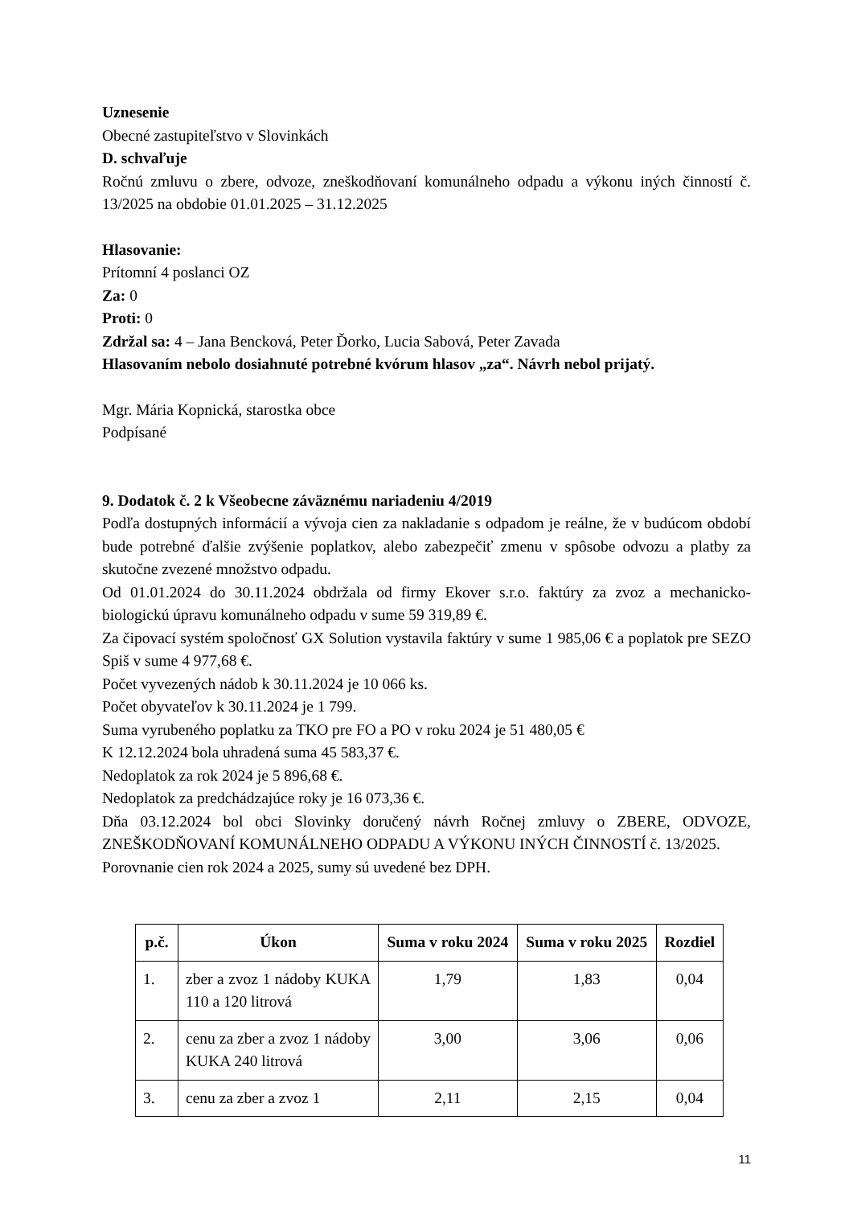Uznesenie
Obecné zastupiteľstvo v Slovinkách
D. schvaľuje
Ročnú zmluvu o zbere, odvoze, zneškodňovaní komunálneho odpadu a výkonu iných činností č. 13/2025 na obdobie 01.01.2025 – 31.12.2025
Hlasovanie:
Prítomní 4 poslanci OZ
Za: 0
Proti: 0
Zdržal sa: 4 – Jana Bencková, Peter Ďorko, Lucia Sabová, Peter Zavada
Hlasovaním nebolo dosiahnuté potrebné kvórum hlasov „za“. Návrh nebol prijatý.
Mgr. Mária Kopnická, starostka obce
Podpísané
9. Dodatok č. 2 k Všeobecne záväznému nariadeniu 4/2019
Podľa dostupných informácií a vývoja cien za nakladanie s odpadom je reálne, že v budúcom období bude potrebné ďalšie zvýšenie poplatkov, alebo zabezpečiť zmenu v spôsobe odvozu a platby za skutočne zvezené množstvo odpadu.
Od 01.01.2024 do 30.11.2024 obdržala od firmy Ekover s.r.o. faktúry za zvoz a mechanicko-biologickú úpravu komunálneho odpadu v sume 59 319,89 €.
Za čipovací systém spoločnosť GX Solution vystavila faktúry v sume 1 985,06 € a poplatok pre SEZO Spiš v sume 4 977,68 €.
Počet vyvezených nádob k 30.11.2024 je 10 066 ks.
Počet obyvateľov k 30.11.2024 je 1 799.
Suma vyrubeného poplatku za TKO pre FO a PO v roku 2024 je 51 480,05 €
K 12.12.2024 bola uhradená suma 45 583,37 €.
Nedoplatok za rok 2024 je 5 896,68 €.
Nedoplatok za predchádzajúce roky je 16 073,36 €.
Dňa 03.12.2024 bol obci Slovinky doručený návrh Ročnej zmluvy o ZBERE, ODVOZE, ZNEŠKODŇOVANÍ KOMUNÁLNEHO ODPADU A VÝKONU INÝCH ČINNOSTÍ č. 13/2025.
Porovnanie cien rok 2024 a 2025, sumy sú uvedené bez DPH.
| p.č. | Úkon | Suma v roku 2024 | Suma v roku 2025 | Rozdiel |
| --- | --- | --- | --- | --- |
| 1. | zber a zvoz 1 nádoby KUKA 110 a 120 litrová | 1,79 | 1,83 | 0,04 |
| 2. | cenu za zber a zvoz 1 nádoby KUKA 240 litrová | 3,00 | 3,06 | 0,06 |
| 3. | cenu za zber a zvoz 1 | 2,11 | 2,15 | 0,04 |
11